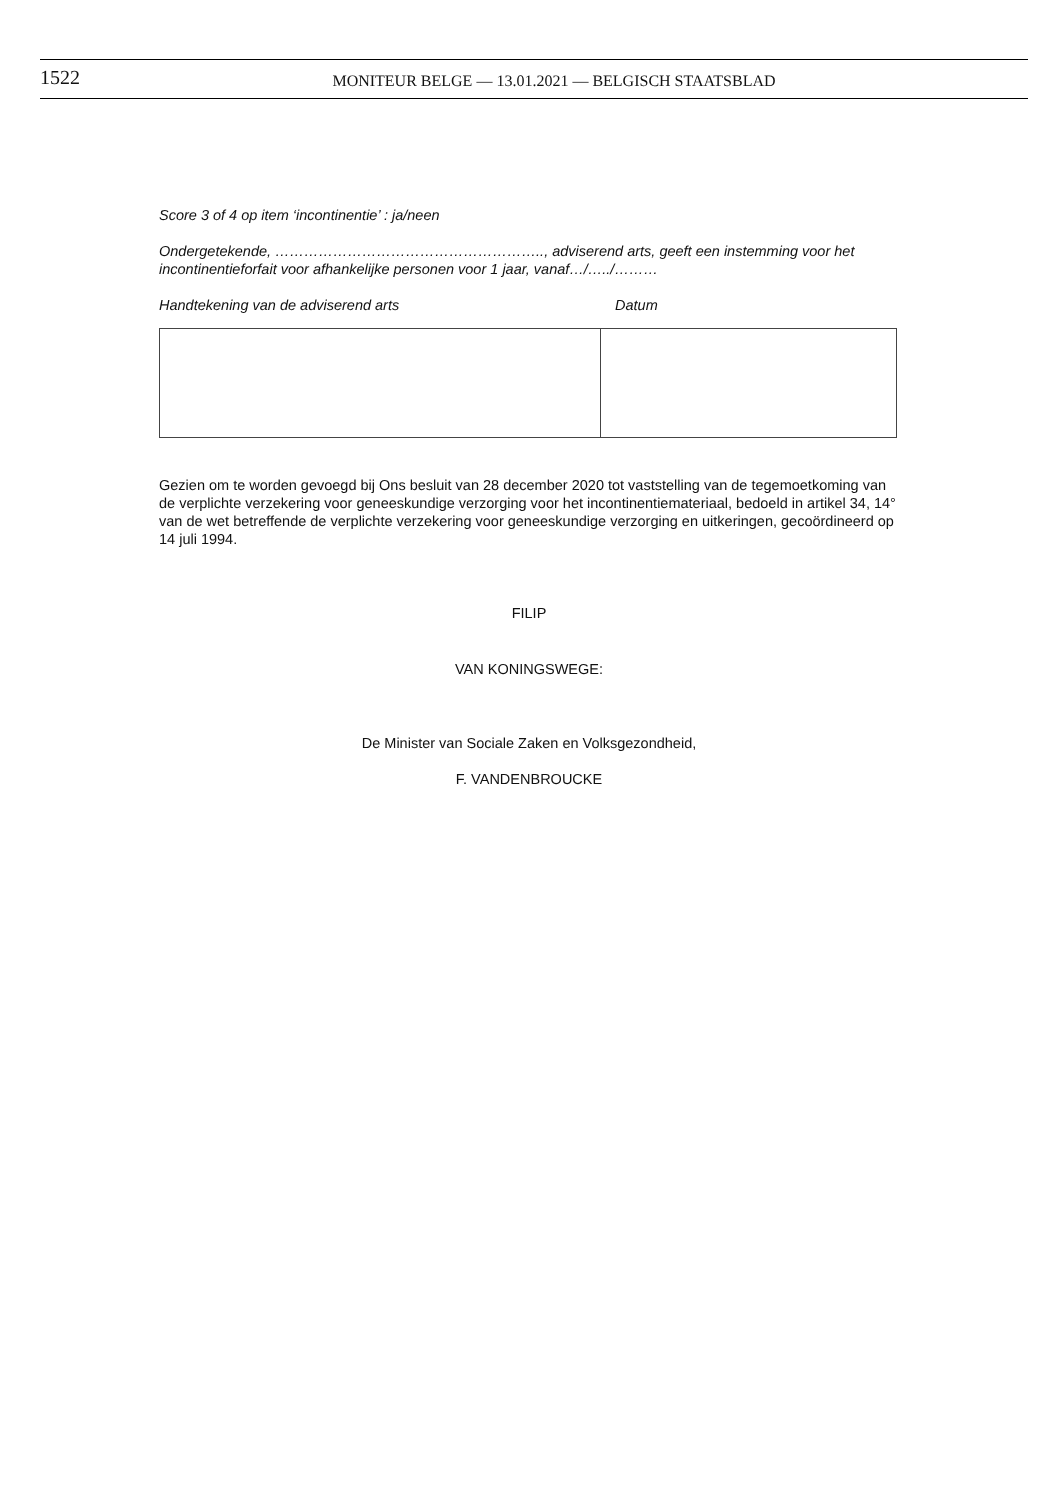1522
MONITEUR BELGE — 13.01.2021 — BELGISCH STAATSBLAD
Score 3 of 4 op item ‘incontinentie’ : ja/neen
Ondergetekende, ……………………………………………….., adviserend arts, geeft een instemming voor het incontinentieforfait voor afhankelijke personen voor 1 jaar, vanaf…/…../………
Handtekening van de adviserend arts Datum
Gezien om te worden gevoegd bij Ons besluit van 28 december 2020 tot vaststelling van de tegemoetkoming van de verplichte verzekering voor geneeskundige verzorging voor het incontinentiemateriaal, bedoeld in artikel 34, 14° van de wet betreffende de verplichte verzekering voor geneeskundige verzorging en uitkeringen, gecoördineerd op 14 juli 1994.
FILIP
VAN KONINGSWEGE:
De Minister van Sociale Zaken en Volksgezondheid,
F. VANDENBROUCKE